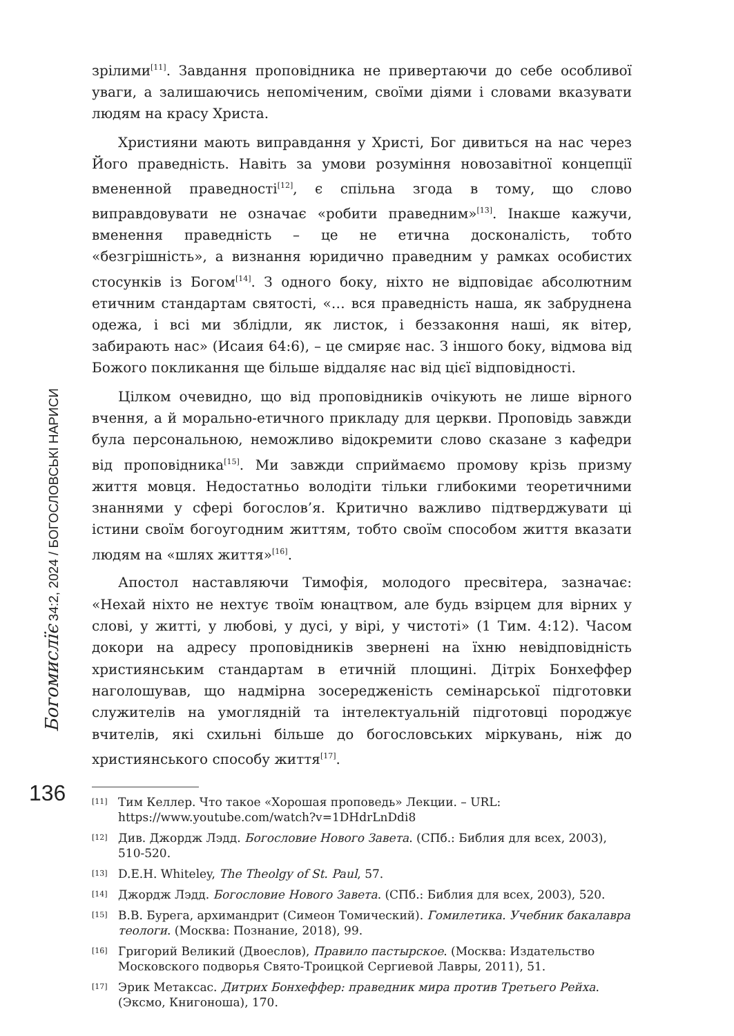Богомислїє 34:2, 2024 / БОГОСЛОВСЬКІ НАРИСИ
зрілими<sup>[11]</sup>. Завдання проповідника не привертаючи до себе особливої уваги, а залишаючись непоміченим, своїми діями і словами вказувати людям на красу Христа.
Християни мають виправдання у Христі, Бог дивиться на нас через Його праведність. Навіть за умови розуміння новозавітної концепції вмененной праведності<sup>[12]</sup>, є спільна згода в тому, що слово виправдовувати не означає «робити праведним»<sup>[13]</sup>. Інакше кажучи, вменення праведність – це не етична досконалість, тобто «безгрішність», а визнання юридично праведним у рамках особистих стосунків із Богом<sup>[14]</sup>. З одного боку, ніхто не відповідає абсолютним етичним стандартам святості, «… вся праведність наша, як забруднена одежа, і всі ми зблідли, як листок, і беззаконня наші, як вітер, забирають нас» (Исаия 64:6), – це смиряє нас. З іншого боку, відмова від Божого покликання ще більше віддаляє нас від цієї відповідності.
Цілком очевидно, що від проповідників очікують не лише вірного вчення, а й морально-етичного прикладу для церкви. Проповідь завжди була персональною, неможливо відокремити слово сказане з кафедри від проповідника<sup>[15]</sup>. Ми завжди сприймаємо промову крізь призму життя мовця. Недостатньо володіти тільки глибокими теоретичними знаннями у сфері богослов’я. Критично важливо підтверджувати ці істини своїм богоугодним життям, тобто своїм способом життя вказати людям на «шлях життя»<sup>[16]</sup>.
Апостол наставляючи Тимофія, молодого пресвітера, зазначає: «Нехай ніхто не нехтує твоїм юнацтвом, але будь взірцем для вірних у слові, у житті, у любові, у дусі, у вірі, у чистоті» (1 Тим. 4:12). Часом докори на адресу проповідників звернені на їхню невідповідність християнським стандартам в етичній площині. Дітріх Бонхеффер наголошував, що надмірна зосередженість семінарської підготовки служителів на умоглядній та інтелектуальній підготовці породжує вчителів, які схильні більше до богословських міркувань, ніж до християнського способу життя<sup>[17]</sup>.
<sup>[11]</sup> Тим Келлер. Что такое «Хорошая проповедь» Лекции. – URL: https://www.youtube.com/watch?v=1DHdrLnDdi8
<sup>[12]</sup> Див. Джордж Лэдд. Богословие Нового Завета. (СПб.: Библия для всех, 2003), 510-520.
<sup>[13]</sup> D.E.H. Whiteley, The Theolgy of St. Paul, 57.
<sup>[14]</sup> Джордж Лэдд. Богословие Нового Завета. (СПб.: Библия для всех, 2003), 520.
<sup>[15]</sup> В.В. Бурега, архимандрит (Симеон Томический). Гомилетика. Учебник бакалавра теологи. (Москва: Познание, 2018), 99.
<sup>[16]</sup> Григорий Великий (Двоеслов), Правило пастырское. (Москва: Издательство Московского подворья Свято-Троицкой Сергиевой Лавры, 2011), 51.
<sup>[17]</sup> Эрик Метаксас. Дитрих Бонхеффер: праведник мира против Третьего Рейха. (Эксмо, Книгоноша), 170.
136